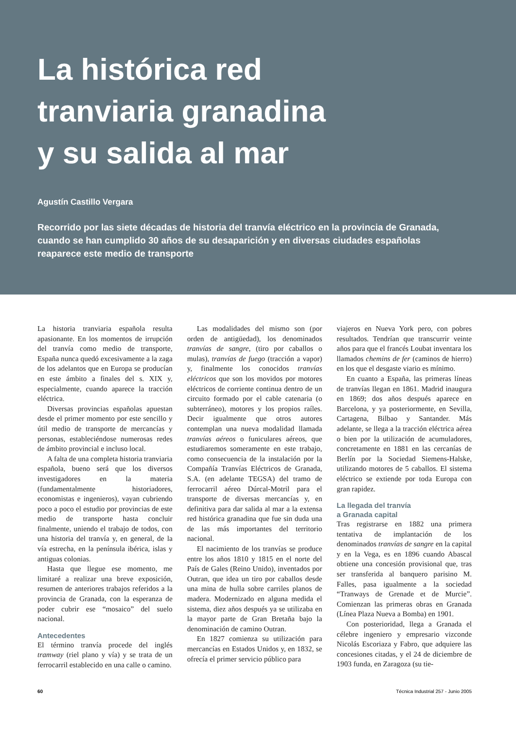La histórica red
tranviaria granadina
y su salida al mar
Agustín Castillo Vergara
Recorrido por las siete décadas de historia del tranvía eléctrico en la provincia de Granada, cuando se han cumplido 30 años de su desaparición y en diversas ciudades españolas reaparece este medio de transporte
La historia tranviaria española resulta apasionante. En los momentos de irrupción del tranvía como medio de transporte, España nunca quedó excesivamente a la zaga de los adelantos que en Europa se producían en este ámbito a finales del s. XIX y, especialmente, cuando aparece la tracción eléctrica.
Diversas provincias españolas apuestan desde el primer momento por este sencillo y útil medio de transporte de mercancías y personas, estableciéndose numerosas redes de ámbito provincial e incluso local.
A falta de una completa historia tranviaria española, bueno será que los diversos investigadores en la materia (fundamentalmente historiadores, economistas e ingenieros), vayan cubriendo poco a poco el estudio por provincias de este medio de transporte hasta concluir finalmente, uniendo el trabajo de todos, con una historia del tranvía y, en general, de la vía estrecha, en la península ibérica, islas y antiguas colonias.
Hasta que llegue ese momento, me limitaré a realizar una breve exposición, resumen de anteriores trabajos referidos a la provincia de Granada, con la esperanza de poder cubrir ese “mosaico” del suelo nacional.
Antecedentes
El término tranvía procede del inglés tramway (riel plano y vía) y se trata de un ferrocarril establecido en una calle o camino.
Las modalidades del mismo son (por orden de antigüedad), los denominados tranvías de sangre, (tiro por caballos o mulas), tranvías de fuego (tracción a vapor) y, finalmente los conocidos tranvías eléctricos que son los movidos por motores eléctricos de corriente continua dentro de un circuito formado por el cable catenaria (o subterráneo), motores y los propios raíles. Decir igualmente que otros autores contemplan una nueva modalidad llamada tranvías aéreos o funiculares aéreos, que estudiaremos someramente en este trabajo, como consecuencia de la instalación por la Compañía Tranvías Eléctricos de Granada, S.A. (en adelante TEGSA) del tramo de ferrocarril aéreo Dúrcal-Motril para el transporte de diversas mercancías y, en definitiva para dar salida al mar a la extensa red histórica granadina que fue sin duda una de las más importantes del territorio nacional.
El nacimiento de los tranvías se produce entre los años 1810 y 1815 en el norte del País de Gales (Reino Unido), inventados por Outran, que idea un tiro por caballos desde una mina de hulla sobre carriles planos de madera. Modernizado en alguna medida el sistema, diez años después ya se utilizaba en la mayor parte de Gran Bretaña bajo la denominación de camino Outran.
En 1827 comienza su utilización para mercancías en Estados Unidos y, en 1832, se ofrecía el primer servicio público para
viajeros en Nueva York pero, con pobres resultados. Tendrían que transcurrir veinte años para que el francés Loubat inventara los llamados chemins de fer (caminos de hierro) en los que el desgaste viario es mínimo.
En cuanto a España, las primeras líneas de tranvías llegan en 1861. Madrid inaugura en 1869; dos años después aparece en Barcelona, y ya posteriormente, en Sevilla, Cartagena, Bilbao y Santander. Más adelante, se llega a la tracción eléctrica aérea o bien por la utilización de acumuladores, concretamente en 1881 en las cercanías de Berlín por la Sociedad Siemens-Halske, utilizando motores de 5 caballos. El sistema eléctrico se extiende por toda Europa con gran rapidez.
La llegada del tranvía
a Granada capital
Tras registrarse en 1882 una primera tentativa de implantación de los denominados tranvías de sangre en la capital y en la Vega, es en 1896 cuando Abascal obtiene una concesión provisional que, tras ser transferida al banquero parisino M. Falles, pasa igualmente a la sociedad “Tranways de Grenade et de Murcie”. Comienzan las primeras obras en Granada (Línea Plaza Nueva a Bomba) en 1901.
Con posterioridad, llega a Granada el célebre ingeniero y empresario vizconde Nicolás Escoriaza y Fabro, que adquiere las concesiones citadas, y el 24 de diciembre de 1903 funda, en Zaragoza (su tie-
60 Técnica Industrial 257 - Junio 2005